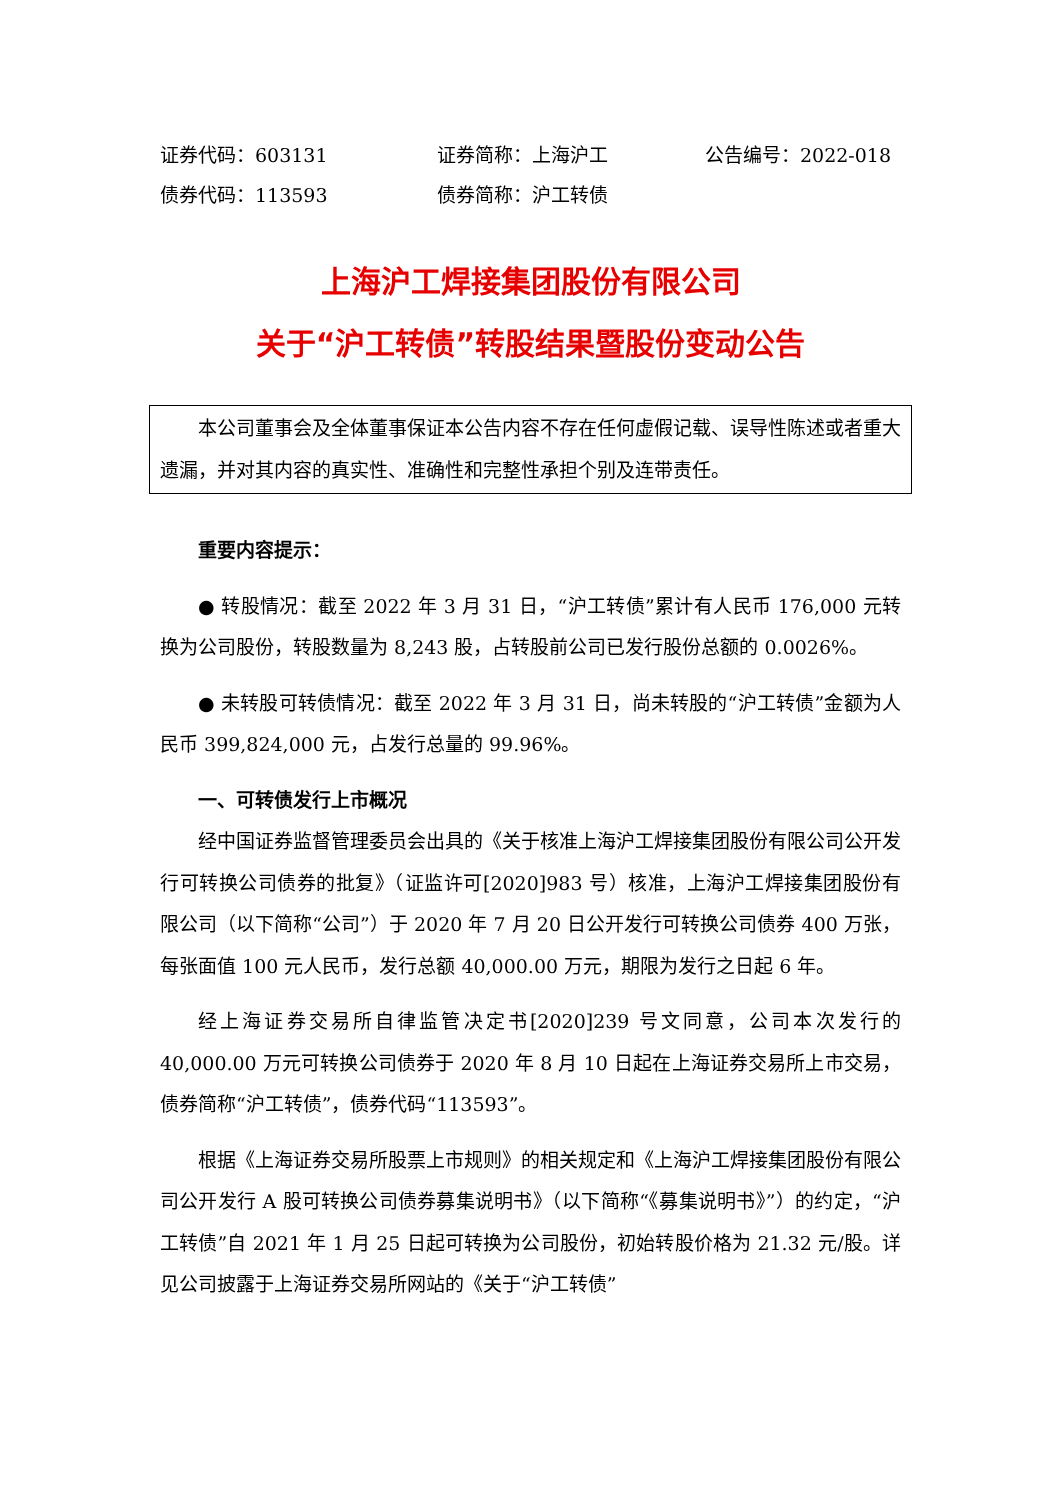证券代码：603131 证券简称：上海沪工 公告编号：2022-018
债券代码：113593 债券简称：沪工转债
上海沪工焊接集团股份有限公司
关于“沪工转债”转股结果暨股份变动公告
本公司董事会及全体董事保证本公告内容不存在任何虚假记载、误导性陈述或者重大遗漏，并对其内容的真实性、准确性和完整性承担个别及连带责任。
重要内容提示：
● 转股情况：截至 2022 年 3 月 31 日，“沪工转债”累计有人民币 176,000 元转换为公司股份，转股数量为 8,243 股，占转股前公司已发行股份总额的 0.0026%。
● 未转股可转债情况：截至 2022 年 3 月 31 日，尚未转股的“沪工转债”金额为人民币 399,824,000 元，占发行总量的 99.96%。
一、可转债发行上市概况
经中国证券监督管理委员会出具的《关于核准上海沪工焊接集团股份有限公司公开发行可转换公司债券的批复》（证监许可[2020]983 号）核准，上海沪工焊接集团股份有限公司（以下简称“公司”）于 2020 年 7 月 20 日公开发行可转换公司债券 400 万张，每张面值 100 元人民币，发行总额 40,000.00 万元，期限为发行之日起 6 年。
经上海证券交易所自律监管决定书[2020]239 号文同意，公司本次发行的 40,000.00 万元可转换公司债券于 2020 年 8 月 10 日起在上海证券交易所上市交易，债券简称“沪工转债”，债券代码“113593”。
根据《上海证券交易所股票上市规则》的相关规定和《上海沪工焊接集团股份有限公司公开发行 A 股可转换公司债券募集说明书》（以下简称“《募集说明书》”）的约定，“沪工转债”自 2021 年 1 月 25 日起可转换为公司股份，初始转股价格为 21.32 元/股。详见公司披露于上海证券交易所网站的《关于“沪工转债”